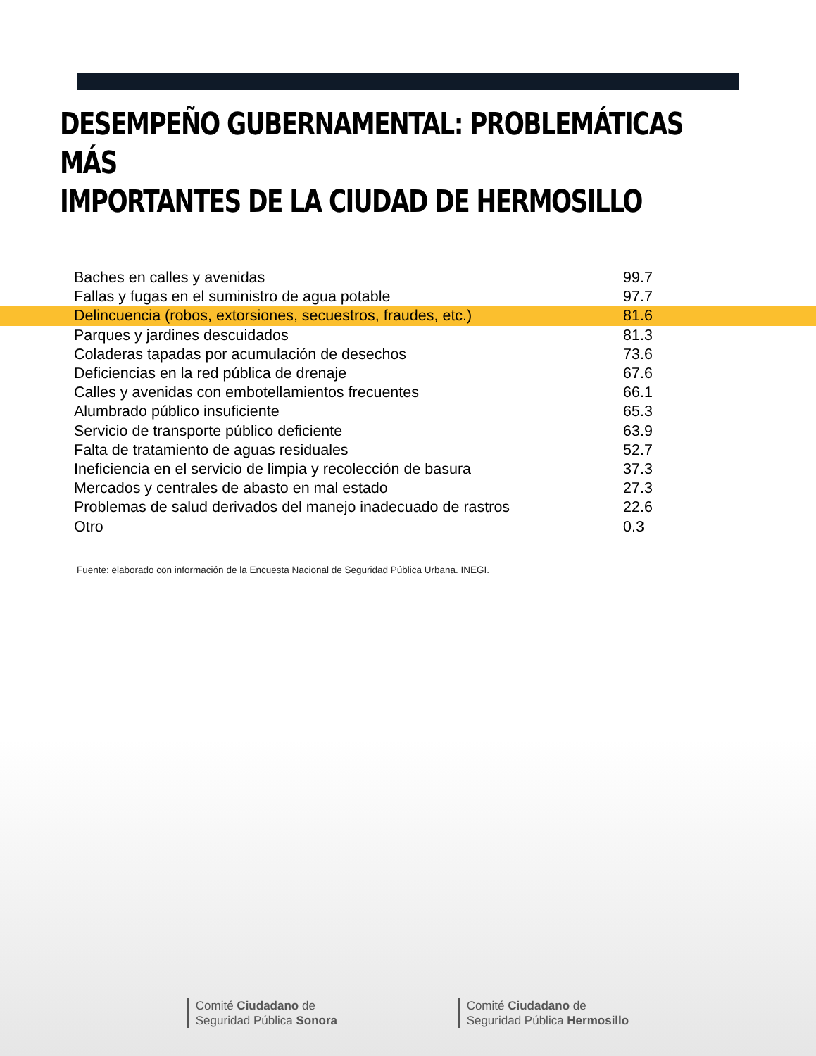DESEMPEÑO GUBERNAMENTAL: PROBLEMÁTICAS MÁS
IMPORTANTES DE LA CIUDAD DE HERMOSILLO
| Baches en calles y avenidas | 99.7 |
| Fallas y fugas en el suministro de agua potable | 97.7 |
| Delincuencia (robos, extorsiones, secuestros, fraudes, etc.) | 81.6 |
| Parques y jardines descuidados | 81.3 |
| Coladeras tapadas por acumulación de desechos | 73.6 |
| Deficiencias en la red pública de drenaje | 67.6 |
| Calles y avenidas con embotellamientos frecuentes | 66.1 |
| Alumbrado público insuficiente | 65.3 |
| Servicio de transporte público deficiente | 63.9 |
| Falta de tratamiento de aguas residuales | 52.7 |
| Ineficiencia en el servicio de limpia y recolección de basura | 37.3 |
| Mercados y centrales de abasto en mal estado | 27.3 |
| Problemas de salud derivados del manejo inadecuado de rastros | 22.6 |
| Otro | 0.3 |
Fuente: elaborado con información de la Encuesta Nacional de Seguridad Pública Urbana. INEGI.
Comité Ciudadano de
Seguridad Pública Sonora
Comité Ciudadano de
Seguridad Pública Hermosillo